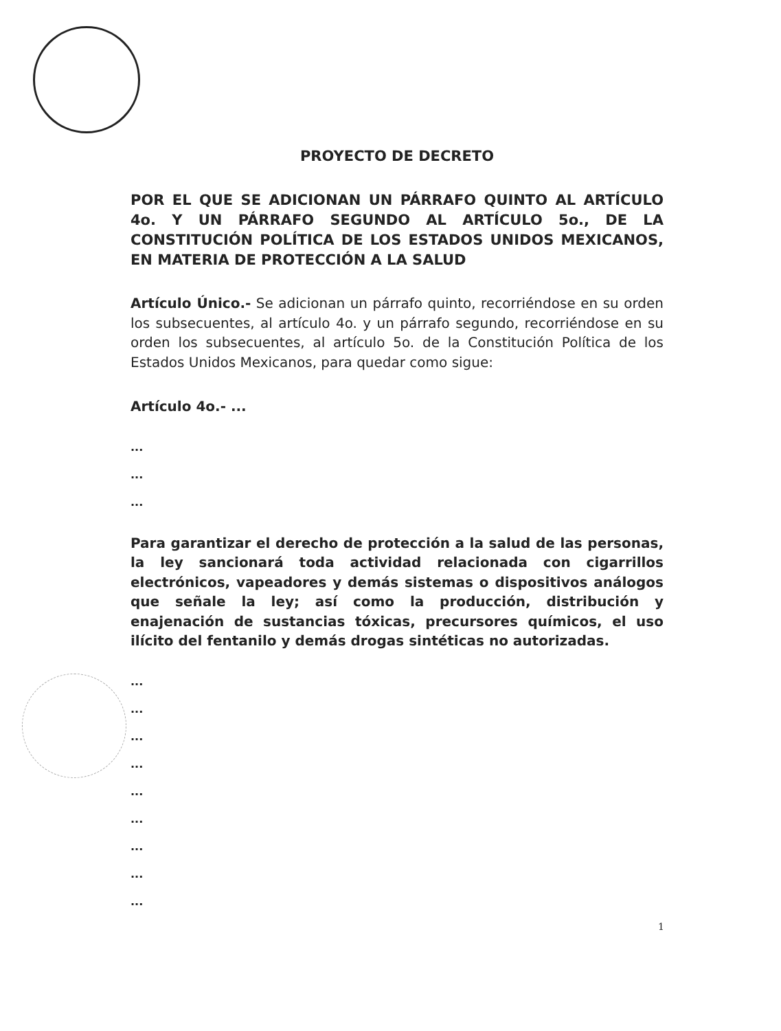PROYECTO DE DECRETO
POR EL QUE SE ADICIONAN UN PÁRRAFO QUINTO AL ARTÍCULO 4o. Y UN PÁRRAFO SEGUNDO AL ARTÍCULO 5o., DE LA CONSTITUCIÓN POLÍTICA DE LOS ESTADOS UNIDOS MEXICANOS, EN MATERIA DE PROTECCIÓN A LA SALUD
Artículo Único.- Se adicionan un párrafo quinto, recorriéndose en su orden los subsecuentes, al artículo 4o. y un párrafo segundo, recorriéndose en su orden los subsecuentes, al artículo 5o. de la Constitución Política de los Estados Unidos Mexicanos, para quedar como sigue:
Artículo 4o.- ...
...
...
...
Para garantizar el derecho de protección a la salud de las personas, la ley sancionará toda actividad relacionada con cigarrillos electrónicos, vapeadores y demás sistemas o dispositivos análogos que señale la ley; así como la producción, distribución y enajenación de sustancias tóxicas, precursores químicos, el uso ilícito del fentanilo y demás drogas sintéticas no autorizadas.
...
...
...
...
...
...
...
...
...
1